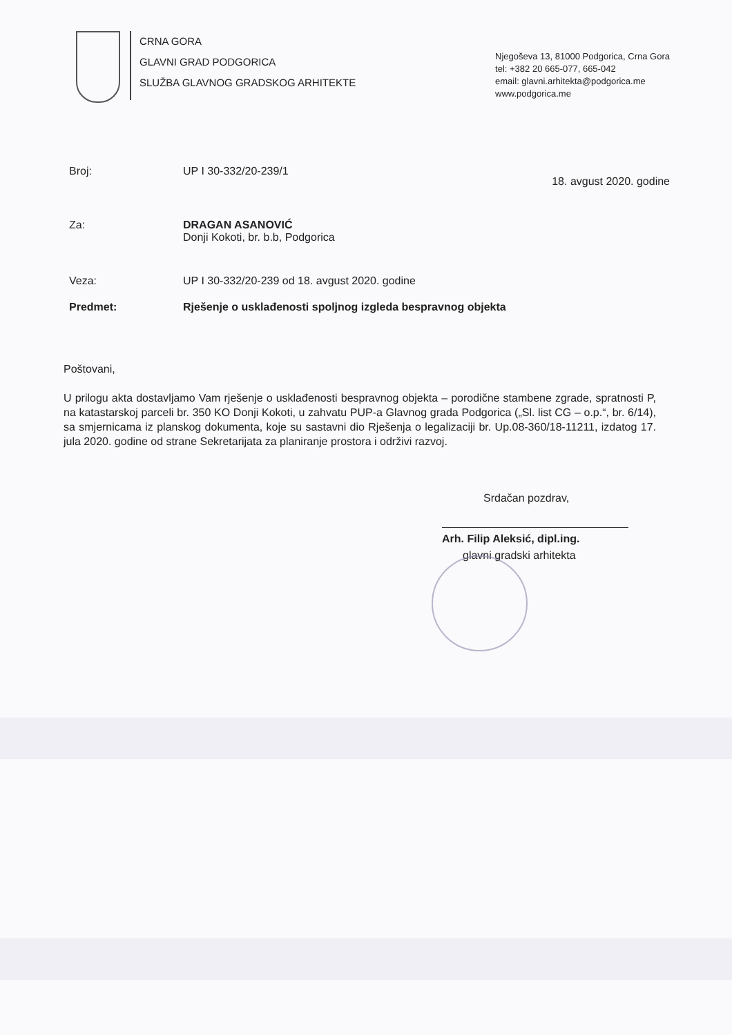CRNA GORA
GLAVNI GRAD PODGORICA
SLUŽBA GLAVNOG GRADSKOG ARHITEKTE
Njegoševa 13, 81000 Podgorica, Crna Gora
tel: +382 20 665-077, 665-042
email: glavni.arhitekta@podgorica.me
www.podgorica.me
Broj: UP I 30-332/20-239/1
18. avgust 2020. godine
Za: DRAGAN ASANOVIĆ
Donji Kokoti, br. b.b, Podgorica
Veza: UP I 30-332/20-239 od 18. avgust 2020. godine
Predmet: Rješenje o usklađenosti spoljnog izgleda bespravnog objekta
Poštovani,
U prilogu akta dostavljamo Vam rješenje o usklađenosti bespravnog objekta – porodične stambene zgrade, spratnosti P, na katastarskoj parceli br. 350 KO Donji Kokoti, u zahvatu PUP-a Glavnog grada Podgorica („Sl. list CG – o.p.“, br. 6/14), sa smjernicama iz planskog dokumenta, koje su sastavni dio Rješenja o legalizaciji br. Up.08-360/18-11211, izdatog 17. jula 2020. godine od strane Sekretarijata za planiranje prostora i održivi razvoj.
Srdačan pozdrav,
Arh. Filip Aleksić, dipl.ing.
glavni gradski arhitekta